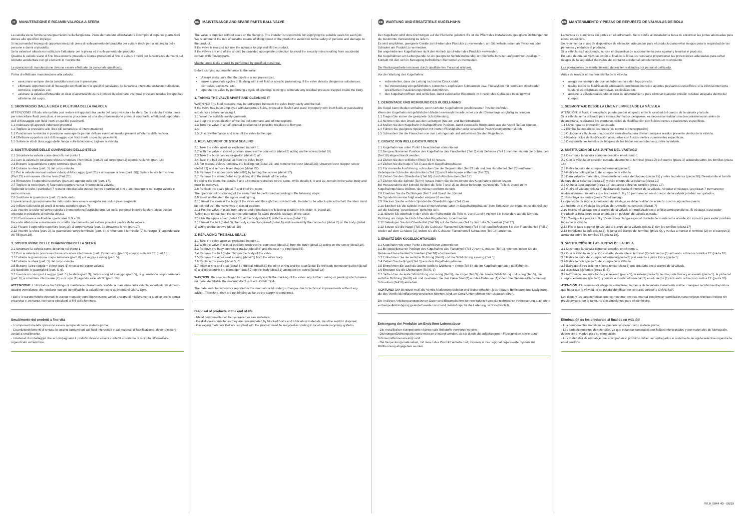IT MANUTENZIONE E RICAMBI VALVOLA A SFERA
La valvola viene fornita senza guarnizioni sulla flangiatura. Viene demandato all'installatore il compito di reperire guarnizioni idonee allo specifico impiego.
Si raccomanda l'impiego di opportuni mezzi di presa di sollevamento del prodotto per evitare rischi per la sicurezza delle persone e danni al prodotto.
Se la valvola è attuata non utilizzare l'attuatore per la presa ed il sollevamento del prodotto.
Qualora le valvole siano di fine linea occorre prevedere idonee protezioni al fine di evitare i rischi per la sicurezza derivanti dal contatto accidentale con gli elementi in movimento.
Le operazioni di manutenzione devono essere effettuate da personale qualificato.
Prima di effettuare manutenzione alla valvola:
assicurarsi sempre che la condottura non sia in pressione;
effettuare opportuni cicli di flussaggio con fluidi inerti o specifici passivanti, se la valvola intercetta sostanze pericolose, corrosive, esplosive ecc;
azionare la valvola effettuando un ciclo di apertura/chiusura in modo da eliminare eventuali pressioni residue intrappolate all'interno del corpo.
1. SMONTAGGIO DALLA LINEA E PULITURA DELLA VALVOLA
ATTENZIONE! Il fluido intercettato può restare intrappolato tra cavità del corpo valvola e la sfera. Se la valvola è stata usata per intercettare fluidi pericolosi, è necessario procedere ad una decontaminazione prima di smontarla, effettuando opportuni cicli di flussaggio con fluidi inerti o specifici passivanti.
1.1 Indossare gli appositi indumenti protettivi
1.2 Togliere la pressione alle linee (di comando e di intercettazione)
1.3 Posizionare la valvola in posizione semi-aperta per far defluire eventuali residui presenti all'interno della valvola.
1.4 Effettuare opportuni cicli di flussaggio con fluidi inerti o specifici passivanti.
1.5 Svitare le viti di bloccaggio delle flange sulle tubazioni e, togliere la valvola.
2. SOSTITUZIONE DELLE GUARNIZIONI DELLO STELO
2.1 Smontare la valvola come descritto nel punto 1
2.2 Con la valvola in posizione chiusa smontare il terminale (part.2) dal corpo (part.1) agendo sulle viti (part. 18)
2.3 Estrarre la guarnizione corpo terminale (part. 6).
2.4 Estrarre la sfera (part. 3) dal corpo valvola.
2.5 Per le valvole manuali svitare il dado di bloccaggio (part.21) e rimuovere la leva (part. 20); Svitare la vite fermo leva (Part.23) e rimuovere il fermo leva (Part.22)
2.6 Rimuovere il coperchio superiore (part.16) agendo sulle viti (part. 17).
2.7 Togliere lo stelo (part. 4) facendolo scorrere verso l'interno della valvola.
Togliendo lo stelo, i particolari 7 restano vincolati allo stesso mentre i particolari 8, 9 e 10, rimangono nel corpo valvola e vanno rimossi.
2.8 Sostituire le guarnizioni (part. 7) dello stelo.
L'operazione di riposizionamento dello stelo deve essere eseguita secondo i passi seguenti:
2.9 Infilare sullo stelo gli anelli di tenuta superiore (part. 7)
2.10 Inserire lo stelo nel corpo valvola e immetterlo nell'apposito foro. Lo stelo, per poter inserire la sfera, deve essere orientato in posizione di valvola chiusa.
2.11 Posizionare e nell'ordine i particolari 8, 9 e 10.
Facendo attenzione a mantenere il corretto orientamento per evitare possibili perdite della valvola
2.12 Fissare il coperchio superiore (part.16) al corpo valvola (part. 1) attraverso le viti (part.17)
2.13 Inserire la sfera (part. 3), la guarnizione corpo terminale (part. 6), e rimontare il terminale (2) sul corpo (1) agendo sulle viti TE (part.18).
3. SOSTITUZIONE DELLE GUARNIZIONI DELLA SFERA
3.1 Smontare la valvola come descritto nel punto 1
3.2 Con la valvola in posizione chiusa smontare il terminale (part. 2) dal corpo (part.1) agendo sulle viti TE (part.18).
3.3 Estrarre la guarnizione corpo terminale (part. 6) e il seggio + o-ring (part. 5).
3.4 Estrarre la sfera (part. 3) dal corpo valvola.
3.5 Estrarre l'altro seggio + o-ring (part. 5) rimasto nel corpo valvola.
3.6 Sostituire le guarnizioni (part. 5, 6).
3.7 Inserire un o-ring ed il seggio (part. 5), la sfera (part. 3), l'altro o-ring ed il seggio (part. 5), la guarnizione corpo terminale (part. 6), e rimontare il terminale (2) sul corpo (1) agendo sulle viti TE (part. 18).
ATTENZIONE: L'utilizzatore ha l'obbligo di mantenere chiaramente visibile la marcatura della valvola: eventuali rivestimenti-coating-verniciature che rendano non più identificabile la valvola non sono da imputarsi OMAL SpA.
I dati e le caratteristiche riportati in questo manuale potrebbero essere variati a scopo di miglioramento tecnico anche senza preavviso e, pertanto, non sono vincolanti ai fini della fornitura.
Smaltimento dei prodotti a fine vita
- I componenti metallici possono essere recuperati come materia prima;
- Guarnizioni/elementi di tenuta, in quanto contaminati dai fluidi intercettati e dai materiali di lubrificazione, devono essere avviati a smaltimento.
- I materiali di imballaggio che accompagnano il prodotto devono essere conferiti al sistema di raccolta differenziata organizzato sul territorio.
EN MAINTENANCE AND SPARE PARTS BALL VALVE
The valve is supplied without seals on the flanging. The installer is responsible for supplying the suitable seals for each job.
We recommend the use of suitable means of lifting power of the product to avoid risk to the safety of persons and damage to the product.
If the valve is realized not use the actuator to grip and lift the product.
If the valves are end of line should be provided appropriate protection to avoid the security risks resulting from accidental contact with moving parts.
Maintenance tasks should be performed by qualified personnel.
Before carrying out maintenance to the valve:
Always make sure that the pipeline is not pressurized.
make appropriate cycles of flushing with inert fluid or specific passivating, if the valve detects dangerous substances, corrosive, explosive, etc..
operate the valve by performing a cycle of opening / closing to eliminate any residual pressure trapped inside the body.
1. TAKING THE VALVE APART AND CLEANING IT
WARNING! The fluid pressure may be entrapped between the valve body cavity and the ball.
If the valve has been employed with dangerous fluids, proceed to flush it and wash it properly with inert fluids or passivating substances before servicing it.
1.1 Wear the suitable safety garments.
1.2 Stop the pressurization of the line (of command and of interception).
1.3 Turn the valve in a half-opened position to let possible residues to flow out.
1.4
1.5 Unscrew the flange and take off the valve to the pipe.
2. REPLACEMENT OF STEM SEALING
2.1 Take the valve apart as explained in point 1.
2.2 With the valve in closed position, unscrew the connector (detail 2) acting on the screw (detail 18)
2.3 Take the body connector-gasket (detail 6) off.
2.4 Take the ball out (detail 3) from the valve body.
2.5 For manual valves, unscrew the locking nut (detail 21) and remove the lever (detail 20); Unscrew lever stopper screw (detail 23) and remove lever stopper (detail 22).
2.6 Remove the upper cover (detail16) by turning the screws (detail 17).
2.7 Remove the stem (detail 4) by sliding it to the inside of the valve.
By taking the stem, the details 7 and 18 remain restrained to the same, while details 8, 9 and 10, remain in the valve body and must be removed.
2.8 Replace the seals (detail 7 and 8) of the stem.
The operation of positioning of the stem must be performed according to the following steps:
2.9 Insert on the stem the upper sealing ring.
2.10 Insert the stem in the body of the valve and through the provided hole. In order to be able to place the ball, the stem must be pointed as if the valve was in closed position.
2.11 Put the valve in place from above and then place the following details in this order: 8, 9 and 10.
Taking care to maintain the correct orientation To avoid possible leakage of the valve
2.12 Fix the upper cover (detail 16) at the body (detail 1) with the screw (detail 17).
2.13 Insert the ball (detail 3), the body connector-gasket (detail 6) and reassembly the connector (detail 2) on the body (detail 1) acting on the screws (detail 18)
3. REPLACING THE BALL SEALS
3.1 Take the valve apart as explained in point 1.
3.2 With the valve in closed position, unscrew the connector (detail 2) from the body (detail 1) acting on the screw (detail 18).
3.3 Remove the body connector-gasket (detail 6) and the seat + o-ring (detail 5).
3.4 Remove the ball (detail 3) from the body of the valve.
3.5 Remove the other seat + o-ring (detail 5) from the valve body.
3.6 Replace the seals (detail 5, 6).
3.7 Insert o-ring and seat (detail 5), the ball (detail 3), the other o-ring and the seat (detail 5), the body connector-gasket (detail 6) and reassemble the connector (detail 2) on the body (detail 1) acting on the screw (detail 18)
WARNING: the user is obliged to maintain clearly visible the marking of the valve: any further coating or painting which makes no more identifiable the marking don't is due to OMAL SpA.
The data and characteristics reported in this manual could undergo changes due to technical improvements without any advice. Therefore, they are not binding as far as the supply is concerned.
Disposal of products at the end of life
- Metal components can be recovered as raw materials;
- Gaskets/seals, insofar as they are contaminated by blocked fluids and lubrication materials, must be sent for disposal;
- Packaging materials that are supplied with the product must be recycled according to local waste recycling systems
DE WARTUNG UND ERSATZTEILE KUGELHAHN
Der Kugelhahn wird ohne Dichtungen auf der Flansche geliefert. Es ist die Pflicht des Installateurs, geeignete Dichtungen für die bestimmte Verwendung zu liefern.
Es wird empfohlen, geeignete Geräte zum Heben des Produkts zu verwenden, um Sicherheitsrisiken an Personen oder Schäden am Produkt zu vermeiden.
Bei angetriebenen Kugelhähnen nicht den Antrieb zum Heben des Produkts verwenden.
Bei Kugelhähnen am Leitungsende ist ein geeigneter Schutz notwendig, um Sicherheitsrisiken aufgrund von zufälligem Kontakt mit den sich in Bewegung befindlichen Elementen zu vermeiden.
Die Wartungsarbeiten müssen durch qualifiziertes Personal erfolgen.
Vor der Wartung des Kugelhahns:
sicherstellen, dass die Leitung nicht unter Druck steht.
bei Verwendung von gefährlichen, korrosiven, explosiven Substanzen usw. Flusszyklen mit neutralen Mitteln oder spezifischen Passivierungsmitteln durchführen,
den Kugelhahn öffnen und schließen, damit eventueller Restdruck im Inneren des Gehäuses beseitigt wird
1. DEMONTAGE UND REINIGUNG DES KUGELHAHNS
Die Kugel kann Medien enthalten, wenn sich der Kugelhahn in geschlossener Position befindet.
Wenn der Kugelhahn mit gefährlichen Medien verwendet wurde, ist er vor der Demontage sorgfältig zu reinigen.
1.1 Tragen Sie immer die geeignete Schutzkleidung.
1.2 Nehmen Sie den Druck aus den Leitungen (Steuer- und Betriebsdruck).
1.3 Stellen Sie den Kugelhahn in halbgeöffnete Position, damit eventuelle Rückstände aus der Ventil fließen können.
1.4 Führen Sie geeignete Spülzyklen mit inerten Flüssigkeiten oder speziellen Passivierungsmitteln durch.
1.5 Schrauben Sie die Flanschen von den Leitungen ab und entnehmen Sie den Kugelhahn.
2. ERSATZ VON WELLE-DICHTUNGEN
2.1 Kugelhahn wie unter Punkt 1 beschrieben abmontieren
2.2 Bei geschlossener Position des Kugelhahns das Flaschenteil (Teil 2) vom Gehäuse (Teil 1) nehmen indem die Schrauben (Teil 18) abgeschraubt werden.
2.3 Ziehen Sie den seitlichen Ring (Teil 6) heraus.
2.4 Ziehen Sie die Kugel (Teil 3) aus dem Kugelhahngehäuse
2.5 Für manuelle Ausführung, schrauben Sie die Gegenmutter (Teil 21) ab und den Handhebel (Teil 20) entfernen; Hebelsperre-Schraube abschrauben (Teil 23) und Hebelsperre entfernen (Teil 22).
2.6 Ziehen Sie den Oberdeckel (Teil 16) durch Abschrauben (Teil 17)
2.7 Ziehen Sie die Spindel (Teil 4) heraus indem Sie sie ins Innere des Kugelhahns gleiten lassen.
Bei Herausnahme der Spindel bleiben die Teile 7 und 15 an dieser befestigt, während die Teile 8, 9 und 10 im Kugelhahngehäuse bleiben, sie müssen entfernt werden.
2.8 Ersetzen Sie die Dichtungen (Teil 7 und 8) auf die Spindel.
Die Spindel muss wie folgt wieder eingesetzt werden:
2.9 Stecken Sie die auf den Spindel die Oberdichtungen (Teil 7) an
2.10 Stecken Sie die Spindel in das entsprechende Loch im Kugelhahngehäuse. Zum Einsetzen der Kugel muss die Spindel auf die Stellung "geschlossen" gerichtet sein.
2.11 Setzen Sie oberhalb in der Welle der Reihe nach die Teile 8, 9 und 10 ein. Achten Sie besonders auf die korrekte Richtung um mögliche Undichtheit des Kugelhahns zu vermeiden
2.12 Befestigen Sie den Oberdeckel (Teil 16) auf die Gehäuse (Teil 1) durch die Schrauben (Teil 17)
2.13 Setzen Sie die Kugel (Teil 3), die Gehäuse-Flanschteil Dichtung (Teil 6) ein und befestigen Sie den Flanschenteil (Teil 2) wieder auf dem Gehäuse (1), indem Sie die Gehäuse-Flanschenteil Schrauben (Teil 18) anziehen.
3. ERSATZ DER KUGELDICHTUNGEN
3.1 Kugelhahn wie unter Punkt 1 beschrieben abmontieren
3.2 Bei geschlossener Position des Kugelhahns das Flanschteil (Teil 2) vom Gehäuse (Teil 1) nehmen, indem Sie die Gehäuse-Flanschenteil Schrauben (Teil 18) abschrauben.
3.3 Entnehmen Sie die seitliche Dichtung (Teil 6) und die Sitzdichtung + o-ring (Teil 5)
3.4 Ziehen Sie die Kugel (Teil 3) aus dem Kugelhahngehäuse.
3.5 Entnehmen Sie auch die zweite seitliche Dichtung + o-ring (Teil 5), die im Kugelhahngehäuse geblieben ist.
3.6 Ersetzen Sie die Dichtungen (Teil 5, 6)
3.7 Setzen Sie die erste Sitzdichtung und o-ring (Teil 5), die Kugel (Teil 3), die zweite Sitzdichtung und o-ring (Teil 5), die seitliche Dichtung (Teil 6) ein und montieren Sie den Flanschteil (2) auf das Gehäuse (1) indem Sie Gehäuse-Flanschenteil Schrauben (Teil18) anziehen.
ACHTUNG: Der Benutzer muß die Ventils Markierung sichtbar und lesbar erhalten, jede spätere Bekleidung und Lackierung, die des Ventils Identifizierung verdecken könnten, sind am Omal Unternehmen nicht zuzuschreiben.
Die in dieser Anleitung angegebenen Daten und Eigenschaften können jederzeit zwecks technischer Verbesserung auch ohne vorherige Ankündigung geändert werden und sind demzufolge für die Lieferung nicht verbindlich.
Entsorgung der Produkte am Ende ihrer Lebensdauer
- Die metallischen Komponenten können als Rohstoffe verwertet werden;
- Dichtungen/Dichtungselemente müssen entsorgt werden, da sie durch die aufgefangenen Flüssigkeiten sowie durch Schmiermittel verunreinigt sind.
- Die Verpackungsmaterialien, mit denen das Produkt versehen ist, müssen in das regional organisierte System zur Mülltrennung abgegeben werden.
ES MANTENIMIENTO Y PIEZAS DE REPUESTO DE VÁLVULAS DE BOLA
La válvula se suministra sin juntas en el entramado. Se le confía al instalador la tarea de encontrar las juntas adecuadas para el uso específico.
Se recomienda el uso de dispositivos de elevación adecuados para el producto para evitar riesgos para la seguridad de las personas y el daños al producto.
Si la válvula está accionada, no use el dispositivo de accionamiento para agarrar y levantar el producto.
En caso de que las válvulas estén al final de la línea, es necesario proporcionar las protecciones adecuadas para evitar riesgos de la seguridad derivados del contacto accidental con elementos en movimiento.
Las operaciones de mantenimiento deben ser realizadas por personal calificado.
Antes de realizar el mantenimiento de la válvula:
asegúrese siempre de que las tuberías no estén bajo presión.
realice ciclos de fluidificación adecuados con fluidos inertes o agentes pasivantes específicos, si la válvula intercepta sustancias peligrosas, corrosivas, explosivas, etc.
accione la válvula realizando un ciclo de apertura/cierre para eliminar cualquier presión residual atrapada dentro del cuerpo.
1. DESMONTAJE DESDE LA LÍNEA Y LIMPIEZA DE LA VÁLVULA
ATENCIÓN: el fluido interceptado puede quedar atrapado entre la cavidad del cuerpo de la válvula y la bola.
Si la válvula se ha utilizado para interceptar fluidos peligrosos, es necesario realizar una descontaminación antes de desmontarla, realizando los oportunos ciclos de fluidificación con fluidos inertes o pasivantes específicos.
1.1 Lleve ropa de protección adecuada
1.2 Elimine la presión de las líneas (de control e interceptación)
1.3 Coloque la válvula en una posición semiabierta para drenar cualquier residuo presente dentro de la válvula.
1.4 Realice ciclos de fluidificación adecuados con fluidos inertes o pasivantes específicos.
1.5 Desatornille los tornillos de bloqueo de las bridas en las tuberías y, retire la válvula.
2. SUSTITUCIÓN DE LAS JUNTAS DEL VÁSTAGO
2.1 Desmonte la válvula como se describe en el punto 1
2.2 Con la válvula en posición cerrada, desmonte el terminal (pieza 2) del cuerpo (pieza 1) actuando sobre los tornillos (pieza 18)
2.3 Retire la junta del cuerpo del terminal (pieza 6).
2.4 Retire la bola (pieza 3) del cuerpo de la válvula.
2.5 Para válvulas manuales, desatornille la tuerca de bloqueo (pieza 21) y retire la palanca (pieza 20); Desatornille el tornillo de tope de la palanca (pieza 23) y quite el tope de la palanca (pieza 22)
2.6 Quite la tapa superior (pieza 16) actuando sobre los tornillos (pieza 17).
2.7 Retire el vástago (pieza 4) deslizándolo hacia el interior de la válvula. Al quitar el vástago, las piezas 7 permanecen unidos al mismo, mientras que las piezas 8, 9 y 10 permanecen en el cuerpo de la válvula y deben ser quitados.
2.8 Sustituya las juntas (pieza 7) del vástago.
La operación de reposicionamiento del vástago se debe realizar de acuerdo con los siguientes pasos:
2.9 Inserte en el vástago los anillos de retención superiores (piezas 7)
2.10 Inserte el vástago en el cuerpo de la válvula e introdúzcalo en el orificio correspondiente. El vástago, para poder introducir la bola, debe estar orientado en posición de válvula cerrada.
2.11 Coloque las piezas 8, 9 y 10 en orden. Tenga especial cuidado de mantener la orientación correcta para evitar posibles fugas de la válvula
2.12 Fije la tapa superior (pieza 16) al cuerpo de la válvula (pieza 1) con los tornillos (pieza 17)
2.13 Introduzca la bola (pieza 3), la junta del cuerpo del terminal (pieza 6), y vuelva a montar el terminal (2) en el cuerpo (1) actuando sobre los tornillos TE (pieza 18).
3. SUSTITUCIÓN DE LAS JUNTAS DE LA BOLA
3.1 Desmonte la válvula como se describe en el punto 1
3.2 Con la válvula en posición cerrada, desmonte el terminal (2) del cuerpo (1) actuando sobre los tornillos TE (pieza 18).
3.3 Retire la junta del cuerpo del terminal (pieza 6) y el asiento + junta tórica (pieza 5).
3.4 Retire la bola (pieza 3) del cuerpo de la válvula.
3.5 Extraiga el otro asiento + junta tórica (pieza 5) que quedaba en el cuerpo de la válvula.
3.6 Sustituya las juntas (pieza 5, 6).
3.7 Introduzca una junta tórica y el asiento (pieza 5), la esfera (pieza 3), la otra junta tórica y el asiento (pieza 5), la junta del cuerpo del terminal (pieza 6), y vuelva a montar el terminal (2) en el cuerpo (1) actuando sobre los tornillos TE (pieza 18).
ATENCIÓN: El usuario está obligado a mantener la marca de la válvula claramente visible: cualquier recubrimiento-pintura que haga que la válvula no se pueda identificar, no se puede atribuir a OMAL SpA.
Los datos y las características que se muestran en este manual pueden ser cambiados para mejoras técnicas incluso sin previo aviso y, por lo tanto, no son vinculantes para el suministro.
Eliminación de los productos al final de su vida útil
- Los componentes metálicos se pueden recuperar como materia prima;
- Las juntas/elementos de retención, ya que están contaminados por fluidos interceptados y por materiales de lubricación, deben ser enviados para su eliminación.
- Los materiales de embalaje que acompañan al producto deben ser entregados al sistema de recogida selectiva organizada en el territorio.
Rif.8_0844 40 - 06/18